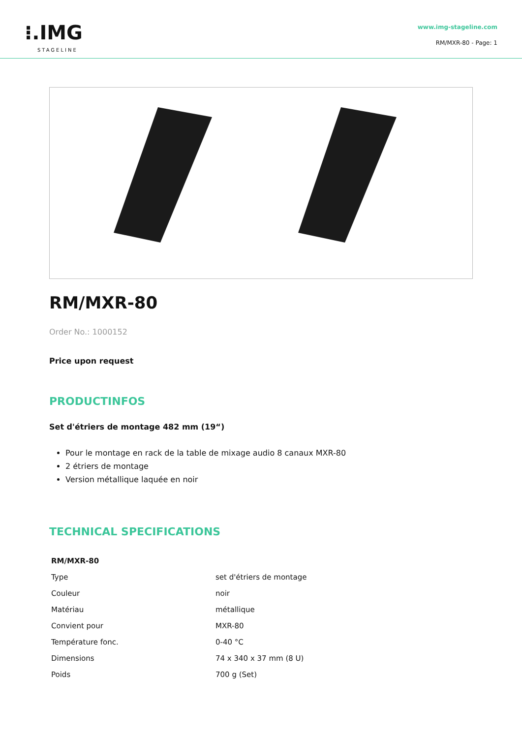⁝.IMG
STAGELINE
www.img-stageline.com
RM/MXR-80 - Page: 1
RM/MXR-80
Order No.: 1000152
Price upon request
PRODUCTINFOS
Set d'étriers de montage 482 mm (19“)
Pour le montage en rack de la table de mixage audio 8 canaux MXR-80
2 étriers de montage
Version métallique laquée en noir
TECHNICAL SPECIFICATIONS
| RM/MXR-80 | |
| --- | --- |
| Type | set d'étriers de montage |
| Couleur | noir |
| Matériau | métallique |
| Convient pour | MXR-80 |
| Température fonc. | 0-40 °C |
| Dimensions | 74 x 340 x 37 mm (8 U) |
| Poids | 700 g (Set) |